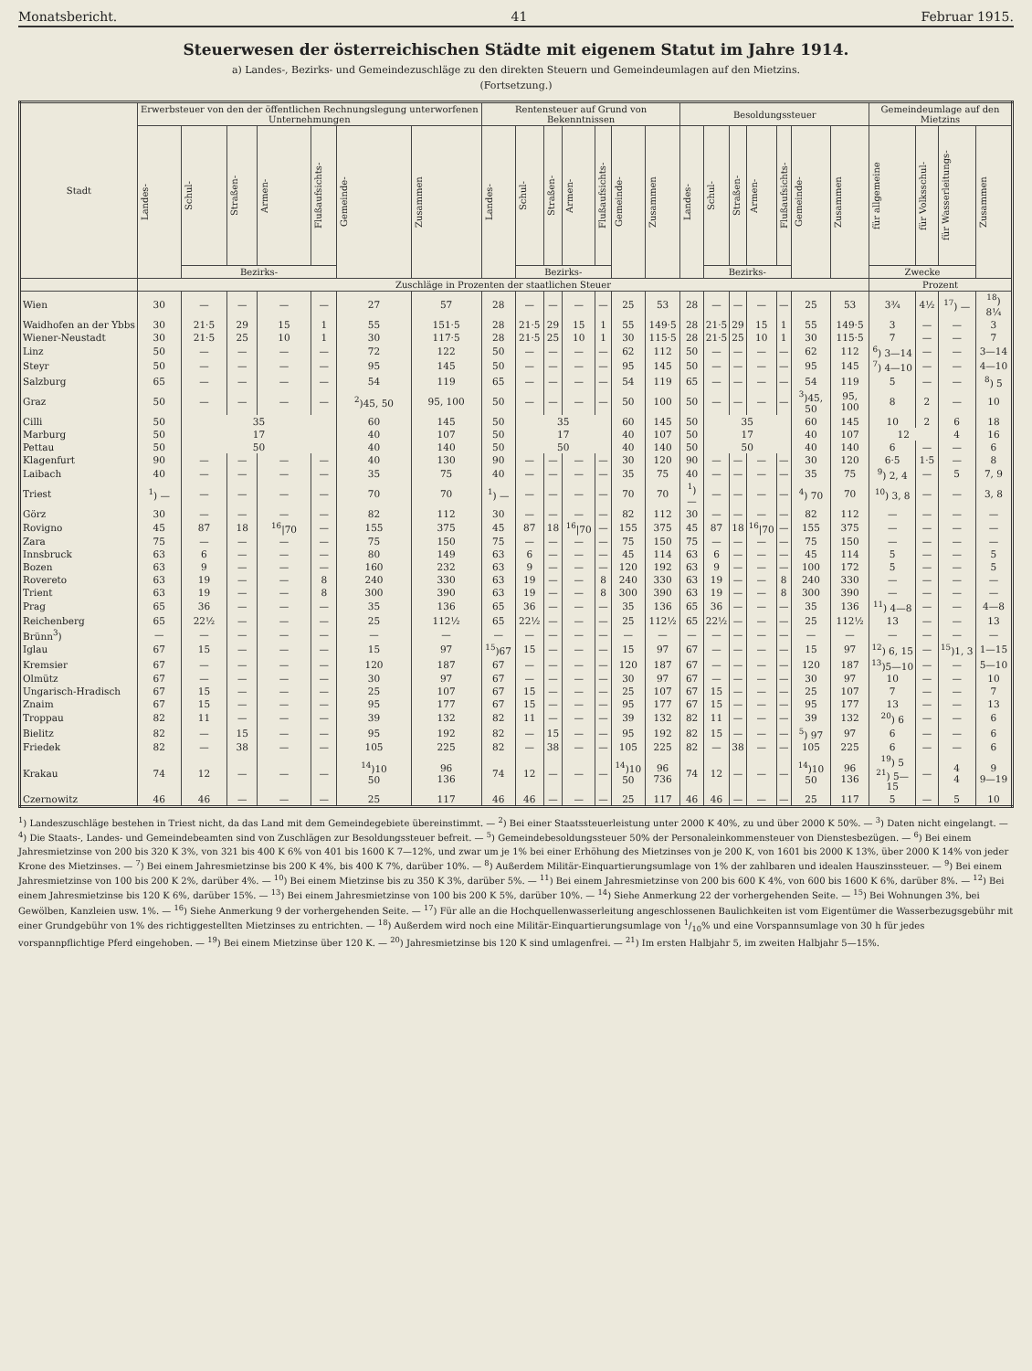Monatsbericht. 41 Februar 1915.
Steuerwesen der österreichischen Städte mit eigenem Statut im Jahre 1914.
a) Landes-, Bezirks- und Gemeindezuschläge zu den direkten Steuern und Gemeindeumlagen auf den Mietzins.
(Fortsetzung.)
| Stadt | Erwerbsteuer von den der öffentlichen Rechnungslegung unterworfenen Unternehmungen | | | | | | | Rentensteuer auf Grund von Bekenntnissen | | | | | | | Besoldungssteuer | | | | | | | Gemeindeumlage auf den Mietzins | | | |
| --- | --- | --- | --- | --- | --- | --- | --- | --- | --- | --- | --- | --- | --- | --- | --- | --- | --- | --- | --- | --- | --- | --- | --- | --- | --- |
| | Landes- | Schul- | Straßen- | Armen- | Flußaufsichts- | Gemeinde- | Zusammen | Landes- | Schul- | Straßen- | Armen- | Flußaufsichts- | Gemeinde- | Zusammen | Landes- | Schul- | Straßen- | Armen- | Flußaufsichts- | Gemeinde- | Zusammen | für allgemeine | für Volksschul- | für Wasserleitungs- | Zusammen |
| | | Bezirks- | | | | | | | Bezirks- | | | | | | | Bezirks- | | | | | | Zwecke | | | |
| | Zuschläge in Prozenten der staatlichen Steuer | | | | | | | | | | | | | | | | | | | | | Prozent | | | |
| Wien | 30 | — | — | — | — | 27 | 57 | 28 | — | — | — | — | 25 | 53 | 28 | — | — | — | — | 25 | 53 | 3¾ | 4½ | <sup>17</sup>) — | <sup>18</sup>) 8¼ |
| Waidhofen an der Ybbs | 30 | 21·5 | 29 | 15 | 1 | 55 | 151·5 | 28 | 21·5 | 29 | 15 | 1 | 55 | 149·5 | 28 | 21·5 | 29 | 15 | 1 | 55 | 149·5 | 3 | — | — | 3 |
| Wiener-Neustadt | 30 | 21·5 | 25 | 10 | 1 | 30 | 117·5 | 28 | 21·5 | 25 | 10 | 1 | 30 | 115·5 | 28 | 21·5 | 25 | 10 | 1 | 30 | 115·5 | 7 | — | — | 7 |
| Linz | 50 | — | — | — | — | 72 | 122 | 50 | — | — | — | — | 62 | 112 | 50 | — | — | — | — | 62 | 112 | <sup>6</sup>) 3—14 | — | — | 3—14 |
| Steyr | 50 | — | — | — | — | 95 | 145 | 50 | — | — | — | — | 95 | 145 | 50 | — | — | — | — | 95 | 145 | <sup>7</sup>) 4—10 | — | — | 4—10 |
| Salzburg | 65 | — | — | — | — | 54 | 119 | 65 | — | — | — | — | 54 | 119 | 65 | — | — | — | — | 54 | 119 | 5 | — | — | <sup>8</sup>) 5 |
| Graz | 50 | — | — | — | — | <sup>2</sup>)45, 50 | 95, 100 | 50 | — | — | — | — | 50 | 100 | 50 | — | — | — | — | <sup>3</sup>)45, 50 | 95, 100 | 8 | 2 | — | 10 |
| Cilli | 50 | 35 | | | | 60 | 145 | 50 | 35 | | | | 60 | 145 | 50 | 35 | | | | 60 | 145 | 10 | 2 | 6 | 18 |
| Marburg | 50 | 17 | | | | 40 | 107 | 50 | 17 | | | | 40 | 107 | 50 | 17 | | | | 40 | 107 | 12 | | 4 | 16 |
| Pettau | 50 | 50 | | | | 40 | 140 | 50 | 50 | | | | 40 | 140 | 50 | 50 | | | | 40 | 140 | 6 | — | — | 6 |
| Klagenfurt | 90 | — | — | — | — | 40 | 130 | 90 | — | — | — | — | 30 | 120 | 90 | — | — | — | — | 30 | 120 | 6·5 | 1·5 | — | 8 |
| Laibach | 40 | — | — | — | — | 35 | 75 | 40 | — | — | — | — | 35 | 75 | 40 | — | — | — | — | 35 | 75 | <sup>9</sup>) 2, 4 | — | 5 | 7, 9 |
| Triest | <sup>1</sup>) — | — | — | — | — | 70 | 70 | <sup>1</sup>) — | — | — | — | — | 70 | 70 | <sup>1</sup>) — | — | — | — | — | <sup>4</sup>) 70 | 70 | <sup>10</sup>) 3, 8 | — | — | 3, 8 |
| Görz | 30 | — | — | — | — | 82 | 112 | 30 | — | — | — | — | 82 | 112 | 30 | — | — | — | — | 82 | 112 | — | — | — | — |
| Rovigno | 45 | 87 | 18 | <sup>16</sup>/70 | — | 155 | 375 | 45 | 87 | 18 | <sup>16</sup>/70 | — | 155 | 375 | 45 | 87 | 18 | <sup>16</sup>/70 | — | 155 | 375 | — | — | — | — |
| Zara | 75 | — | — | — | — | 75 | 150 | 75 | — | — | — | — | 75 | 150 | 75 | — | — | — | — | 75 | 150 | — | — | — | — |
| Innsbruck | 63 | 6 | — | — | — | 80 | 149 | 63 | 6 | — | — | — | 45 | 114 | 63 | 6 | — | — | — | 45 | 114 | 5 | — | — | 5 |
| Bozen | 63 | 9 | — | — | — | 160 | 232 | 63 | 9 | — | — | — | 120 | 192 | 63 | 9 | — | — | — | 100 | 172 | 5 | — | — | 5 |
| Rovereto | 63 | 19 | — | — | 8 | 240 | 330 | 63 | 19 | — | — | 8 | 240 | 330 | 63 | 19 | — | — | 8 | 240 | 330 | — | — | — | — |
| Trient | 63 | 19 | — | — | 8 | 300 | 390 | 63 | 19 | — | — | 8 | 300 | 390 | 63 | 19 | — | — | 8 | 300 | 390 | — | — | — | — |
| Prag | 65 | 36 | — | — | — | 35 | 136 | 65 | 36 | — | — | — | 35 | 136 | 65 | 36 | — | — | — | 35 | 136 | <sup>11</sup>) 4—8 | — | — | 4—8 |
| Reichenberg | 65 | 22½ | — | — | — | 25 | 112½ | 65 | 22½ | — | — | — | 25 | 112½ | 65 | 22½ | — | — | — | 25 | 112½ | 13 | — | — | 13 |
| Brünn<sup>3</sup>) | — | — | — | — | — | — | — | — | — | — | — | — | — | — | — | — | — | — | — | — | — | — | — | — | — |
| Iglau | 67 | 15 | — | — | — | 15 | 97 | <sup>15</sup>)67 | 15 | — | — | — | 15 | 97 | 67 | — | — | — | — | 15 | 97 | <sup>12</sup>) 6, 15 | — | <sup>15</sup>)1, 3 | 1—15 |
| Kremsier | 67 | — | — | — | — | 120 | 187 | 67 | — | — | — | — | 120 | 187 | 67 | — | — | — | — | 120 | 187 | <sup>13</sup>)5—10 | — | — | 5—10 |
| Olmütz | 67 | — | — | — | — | 30 | 97 | 67 | — | — | — | — | 30 | 97 | 67 | — | — | — | — | 30 | 97 | 10 | — | — | 10 |
| Ungarisch-Hradisch | 67 | 15 | — | — | — | 25 | 107 | 67 | 15 | — | — | — | 25 | 107 | 67 | 15 | — | — | — | 25 | 107 | 7 | — | — | 7 |
| Znaim | 67 | 15 | — | — | — | 95 | 177 | 67 | 15 | — | — | — | 95 | 177 | 67 | 15 | — | — | — | 95 | 177 | 13 | — | — | 13 |
| Troppau | 82 | 11 | — | — | — | 39 | 132 | 82 | 11 | — | — | — | 39 | 132 | 82 | 11 | — | — | — | 39 | 132 | <sup>20</sup>) 6 | — | — | 6 |
| Bielitz | 82 | — | 15 | — | — | 95 | 192 | 82 | — | 15 | — | — | 95 | 192 | 82 | 15 | — | — | — | <sup>5</sup>) 97 | 97 | 6 | — | — | 6 |
| Friedek | 82 | — | 38 | — | — | 105 | 225 | 82 | — | 38 | — | — | 105 | 225 | 82 | — | 38 | — | — | 105 | 225 | 6 | — | — | 6 |
| Krakau | 74 | 12 | — | — | — | <sup>14</sup>)10 50 | 96 136 | 74 | 12 | — | — | — | <sup>14</sup>)10 50 | 96 736 | 74 | 12 | — | — | — | <sup>14</sup>)10 50 | 96 136 | <sup>19</sup>) 5 <sup>21</sup>) 5—15 | — | 4 4 | 9 9—19 |
| Czernowitz | 46 | 46 | — | — | — | 25 | 117 | 46 | 46 | — | — | — | 25 | 117 | 46 | 46 | — | — | — | 25 | 117 | 5 | — | 5 | 10 |
<sup>1</sup>) Landeszuschläge bestehen in Triest nicht, da das Land mit dem Gemeindegebiete übereinstimmt. — <sup>2</sup>) Bei einer Staatssteuerleistung unter 2000 K 40%, zu und über 2000 K 50%. — <sup>3</sup>) Daten nicht eingelangt. — <sup>4</sup>) Die Staats-, Landes- und Gemeindebeamten sind von Zuschlägen zur Besoldungssteuer befreit. — <sup>5</sup>) Gemeindebesoldungssteuer 50% der Personaleinkommensteuer von Dienstesbezügen. — <sup>6</sup>) Bei einem Jahresmietzinse von 200 bis 320 K 3%, von 321 bis 400 K 6% von 401 bis 1600 K 7—12%, und zwar um je 1% bei einer Erhöhung des Mietzinses von je 200 K, von 1601 bis 2000 K 13%, über 2000 K 14% von jeder Krone des Mietzinses. — <sup>7</sup>) Bei einem Jahresmietzinse bis 200 K 4%, bis 400 K 7%, darüber 10%. — <sup>8</sup>) Außerdem Militär-Einquartierungsumlage von 1% der zahlbaren und idealen Hauszinssteuer. — <sup>9</sup>) Bei einem Jahresmietzinse von 100 bis 200 K 2%, darüber 4%. — <sup>10</sup>) Bei einem Mietzinse bis zu 350 K 3%, darüber 5%. — <sup>11</sup>) Bei einem Jahresmietzinse von 200 bis 600 K 4%, von 600 bis 1600 K 6%, darüber 8%. — <sup>12</sup>) Bei einem Jahresmietzinse bis 120 K 6%, darüber 15%. — <sup>13</sup>) Bei einem Jahresmietzinse von 100 bis 200 K 5%, darüber 10%. — <sup>14</sup>) Siehe Anmerkung 22 der vorhergehenden Seite. — <sup>15</sup>) Bei Wohnungen 3%, bei Gewölben, Kanzleien usw. 1%. — <sup>16</sup>) Siehe Anmerkung 9 der vorhergehenden Seite. — <sup>17</sup>) Für alle an die Hochquellenwasserleitung angeschlossenen Baulichkeiten ist vom Eigentümer die Wasserbezugsgebühr mit einer Grundgebühr von 1% des richtiggestellten Mietzinses zu entrichten. — <sup>18</sup>) Außerdem wird noch eine Militär-Einquartierungsumlage von 1/10% und eine Vorspannsumlage von 30 h für jedes vorspannpflichtige Pferd eingehoben. — <sup>19</sup>) Bei einem Mietzinse über 120 K. — <sup>20</sup>) Jahresmietzinse bis 120 K sind umlagenfrei. — <sup>21</sup>) Im ersten Halbjahr 5, im zweiten Halbjahr 5—15%.